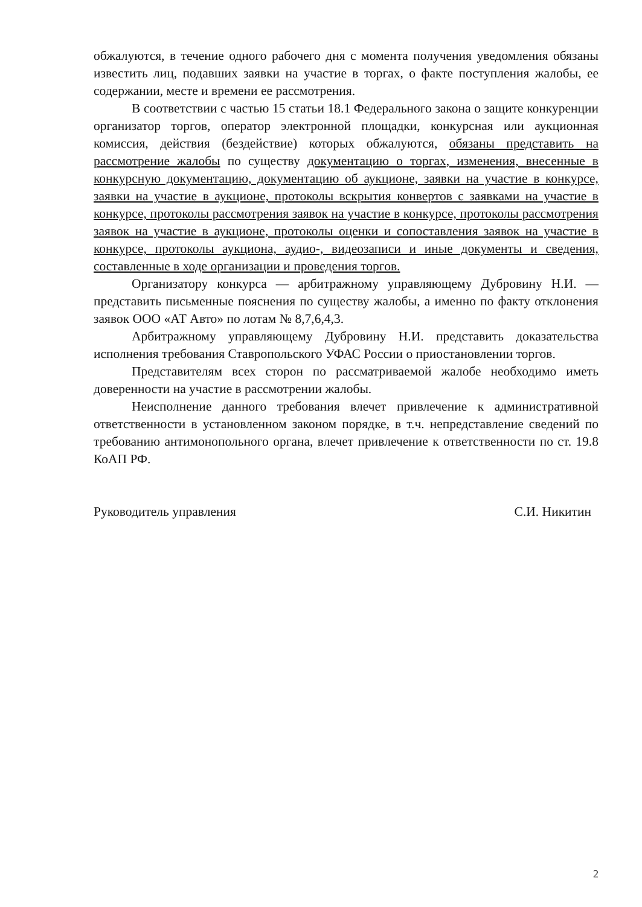обжалуются, в течение одного рабочего дня с момента получения уведомления обязаны известить лиц, подавших заявки на участие в торгах, о факте поступления жалобы, ее содержании, месте и времени ее рассмотрения.
В соответствии с частью 15 статьи 18.1 Федерального закона о защите конкуренции организатор торгов, оператор электронной площадки, конкурсная или аукционная комиссия, действия (бездействие) которых обжалуются, обязаны представить на рассмотрение жалобы по существу документацию о торгах, изменения, внесенные в конкурсную документацию, документацию об аукционе, заявки на участие в конкурсе, заявки на участие в аукционе, протоколы вскрытия конвертов с заявками на участие в конкурсе, протоколы рассмотрения заявок на участие в конкурсе, протоколы рассмотрения заявок на участие в аукционе, протоколы оценки и сопоставления заявок на участие в конкурсе, протоколы аукциона, аудио-, видеозаписи и иные документы и сведения, составленные в ходе организации и проведения торгов.
Организатору конкурса — арбитражному управляющему Дубровину Н.И. — представить письменные пояснения по существу жалобы, а именно по факту отклонения заявок ООО «АТ Авто» по лотам № 8,7,6,4,3.
Арбитражному управляющему Дубровину Н.И. представить доказательства исполнения требования Ставропольского УФАС России о приостановлении торгов.
Представителям всех сторон по рассматриваемой жалобе необходимо иметь доверенности на участие в рассмотрении жалобы.
Неисполнение данного требования влечет привлечение к административной ответственности в установленном законом порядке, в т.ч. непредставление сведений по требованию антимонопольного органа, влечет привлечение к ответственности по ст. 19.8 КоАП РФ.
Руководитель управления С.И. Никитин
2